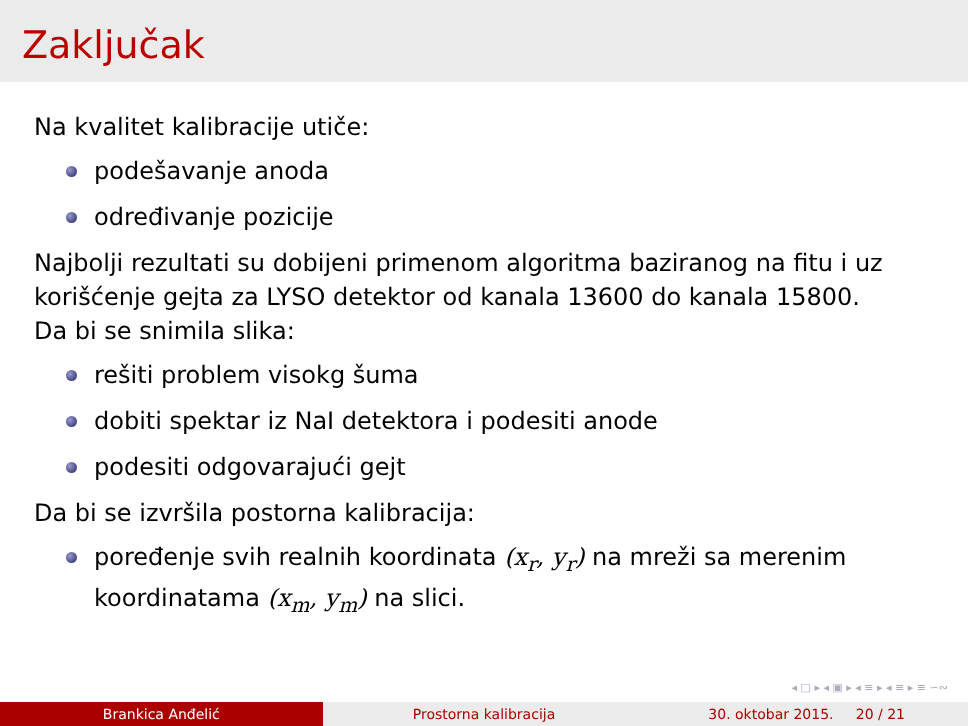Zaključak
Na kvalitet kalibracije utiče:
podešavanje anoda
određivanje pozicije
Najbolji rezultati su dobijeni primenom algoritma baziranog na fitu i uz korišćenje gejta za LYSO detektor od kanala 13600 do kanala 15800.
Da bi se snimila slika:
rešiti problem visokg šuma
dobiti spektar iz NaI detektora i podesiti anode
podesiti odgovarajući gejt
Da bi se izvršila postorna kalibracija:
poređenje svih realnih koordinata (x<sub>r</sub>, y<sub>r</sub>) na mreži sa merenim koordinatama (x<sub>m</sub>, y<sub>m</sub>) na slici.
◂ □ ▸ ◂ ▣ ▸ ◂ ≡ ▸ ◂ ≡ ▸ ≡ ∽∾
Brankica Anđelić Prostorna kalibracija 30. oktobar 2015. 20 / 21